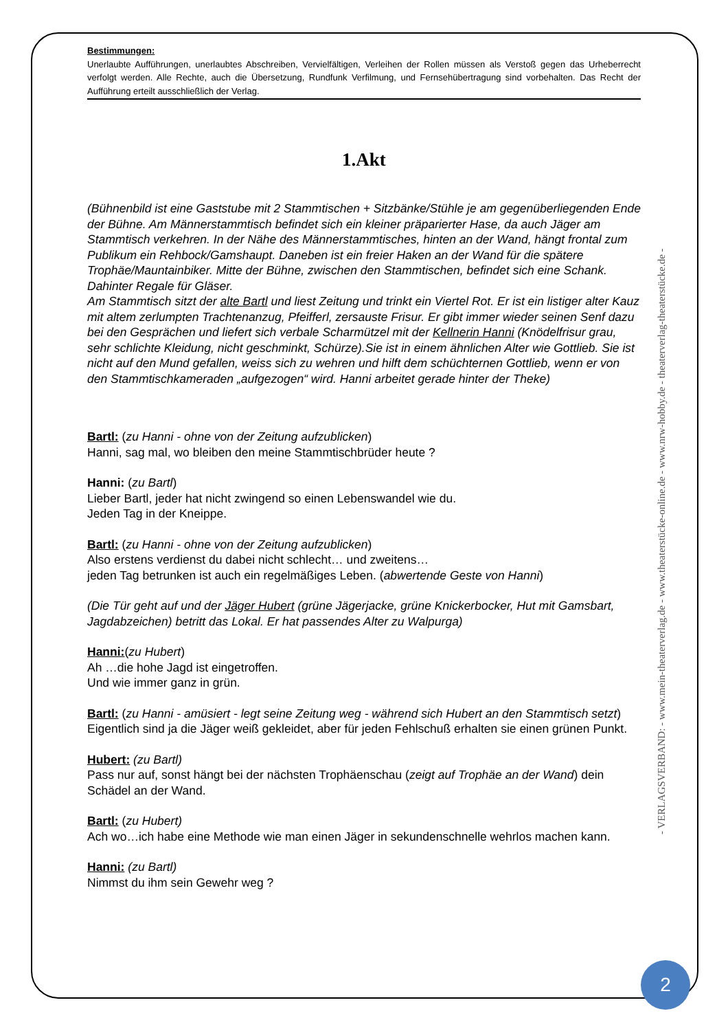Bestimmungen:
Unerlaubte Aufführungen, unerlaubtes Abschreiben, Vervielfältigen, Verleihen der Rollen müssen als Verstoß gegen das Urheberrecht verfolgt werden. Alle Rechte, auch die Übersetzung, Rundfunk Verfilmung, und Fernsehübertragung sind vorbehalten. Das Recht der Aufführung erteilt ausschließlich der Verlag.
1.Akt
(Bühnenbild ist eine Gaststube mit 2 Stammtischen + Sitzbänke/Stühle je am gegenüberliegenden Ende der Bühne. Am Männerstammtisch befindet sich ein kleiner präparierter Hase, da auch Jäger am Stammtisch verkehren. In der Nähe des Männerstammtisches, hinten an der Wand, hängt frontal zum Publikum ein Rehbock/Gamshaupt. Daneben ist ein freier Haken an der Wand für die spätere Trophäe/Mauntainbiker. Mitte der Bühne, zwischen den Stammtischen, befindet sich eine Schank. Dahinter Regale für Gläser.
Am Stammtisch sitzt der alte Bartl und liest Zeitung und trinkt ein Viertel Rot. Er ist ein listiger alter Kauz mit altem zerlumpten Trachtenanzug, Pfeifferl, zersauste Frisur. Er gibt immer wieder seinen Senf dazu bei den Gesprächen und liefert sich verbale Scharmützel mit der Kellnerin Hanni (Knödelfrisur grau, sehr schlichte Kleidung, nicht geschminkt, Schürze).Sie ist in einem ähnlichen Alter wie Gottlieb. Sie ist nicht auf den Mund gefallen, weiss sich zu wehren und hilft dem schüchternen Gottlieb, wenn er von den Stammtischkameraden „aufgezogen“ wird. Hanni arbeitet gerade hinter der Theke)
Bartl: (zu Hanni - ohne von der Zeitung aufzublicken)
Hanni, sag mal, wo bleiben den meine Stammtischbrüder heute ?
Hanni: (zu Bartl)
Lieber Bartl, jeder hat nicht zwingend so einen Lebenswandel wie du.
Jeden Tag in der Kneippe.
Bartl: (zu Hanni - ohne von der Zeitung aufzublicken)
Also erstens verdienst du dabei nicht schlecht… und zweitens…
jeden Tag betrunken ist auch ein regelmäßiges Leben. (abwertende Geste von Hanni)
(Die Tür geht auf und der Jäger Hubert (grüne Jägerjacke, grüne Knickerbocker, Hut mit Gamsbart, Jagdabzeichen) betritt das Lokal. Er hat passendes Alter zu Walpurga)
Hanni:(zu Hubert)
Ah …die hohe Jagd ist eingetroffen.
Und wie immer ganz in grün.
Bartl: (zu Hanni - amüsiert - legt seine Zeitung weg - während sich Hubert an den Stammtisch setzt)
Eigentlich sind ja die Jäger weiß gekleidet, aber für jeden Fehlschuß erhalten sie einen grünen Punkt.
Hubert: (zu Bartl)
Pass nur auf, sonst hängt bei der nächsten Trophäenschau (zeigt auf Trophäe an der Wand) dein Schädel an der Wand.
Bartl: (zu Hubert)
Ach wo…ich habe eine Methode wie man einen Jäger in sekundenschnelle wehrlos machen kann.
Hanni: (zu Bartl)
Nimmst du ihm sein Gewehr weg ?
- VERLAGSVERBAND: - www.mein-theaterverlag.de - www.theaterstücke-online.de - www.nrw-hobby.de - theaterverlag-theaterstücke.de -
2